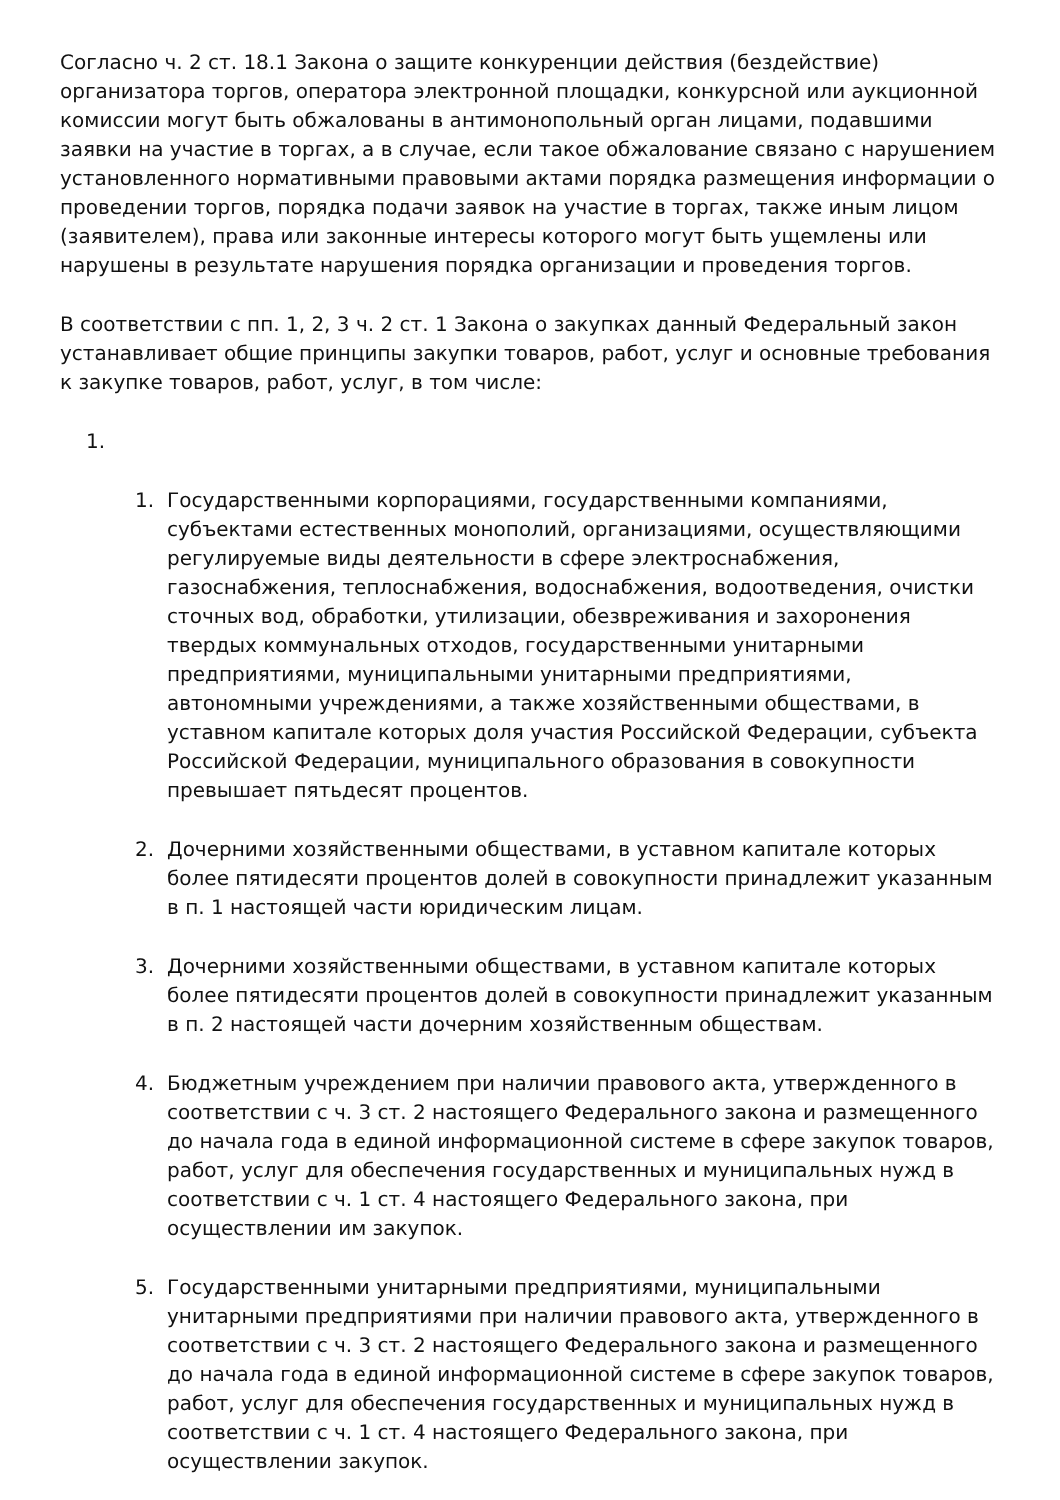Согласно ч. 2 ст. 18.1 Закона о защите конкуренции действия (бездействие) организатора торгов, оператора электронной площадки, конкурсной или аукционной комиссии могут быть обжалованы в антимонопольный орган лицами, подавшими заявки на участие в торгах, а в случае, если такое обжалование связано с нарушением установленного нормативными правовыми актами порядка размещения информации о проведении торгов, порядка подачи заявок на участие в торгах, также иным лицом (заявителем), права или законные интересы которого могут быть ущемлены или нарушены в результате нарушения порядка организации и проведения торгов.
В соответствии с пп. 1, 2, 3 ч. 2 ст. 1 Закона о закупках данный Федеральный закон устанавливает общие принципы закупки товаров, работ, услуг и основные требования к закупке товаров, работ, услуг, в том числе:
1.
1. Государственными корпорациями, государственными компаниями, субъектами естественных монополий, организациями, осуществляющими регулируемые виды деятельности в сфере электроснабжения, газоснабжения, теплоснабжения, водоснабжения, водоотведения, очистки сточных вод, обработки, утилизации, обезвреживания и захоронения твердых коммунальных отходов, государственными унитарными предприятиями, муниципальными унитарными предприятиями, автономными учреждениями, а также хозяйственными обществами, в уставном капитале которых доля участия Российской Федерации, субъекта Российской Федерации, муниципального образования в совокупности превышает пятьдесят процентов.
2. Дочерними хозяйственными обществами, в уставном капитале которых более пятидесяти процентов долей в совокупности принадлежит указанным в п. 1 настоящей части юридическим лицам.
3. Дочерними хозяйственными обществами, в уставном капитале которых более пятидесяти процентов долей в совокупности принадлежит указанным в п. 2 настоящей части дочерним хозяйственным обществам.
4. Бюджетным учреждением при наличии правового акта, утвержденного в соответствии с ч. 3 ст. 2 настоящего Федерального закона и размещенного до начала года в единой информационной системе в сфере закупок товаров, работ, услуг для обеспечения государственных и муниципальных нужд в соответствии с ч. 1 ст. 4 настоящего Федерального закона, при осуществлении им закупок.
5. Государственными унитарными предприятиями, муниципальными унитарными предприятиями при наличии правового акта, утвержденного в соответствии с ч. 3 ст. 2 настоящего Федерального закона и размещенного до начала года в единой информационной системе в сфере закупок товаров, работ, услуг для обеспечения государственных и муниципальных нужд в соответствии с ч. 1 ст. 4 настоящего Федерального закона, при осуществлении закупок.